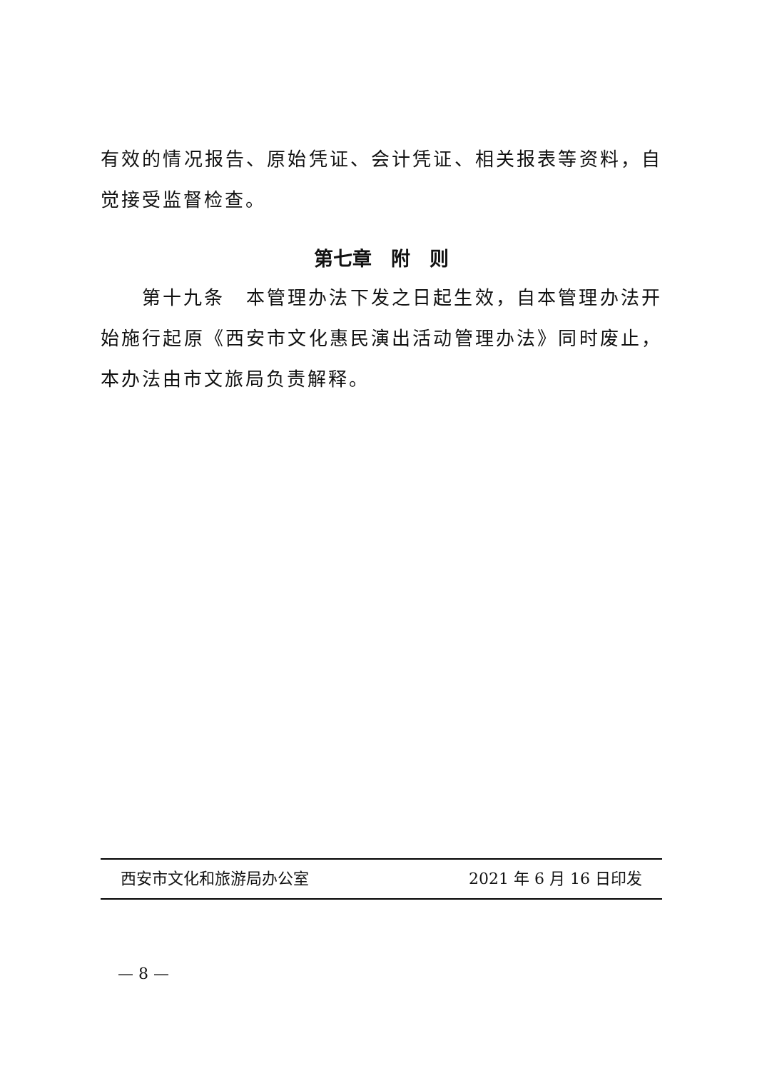有效的情况报告、原始凭证、会计凭证、相关报表等资料，自觉接受监督检查。
第七章　附　则
第十九条　本管理办法下发之日起生效，自本管理办法开始施行起原《西安市文化惠民演出活动管理办法》同时废止，本办法由市文旅局负责解释。
西安市文化和旅游局办公室 2021 年 6 月 16 日印发
— 8 —